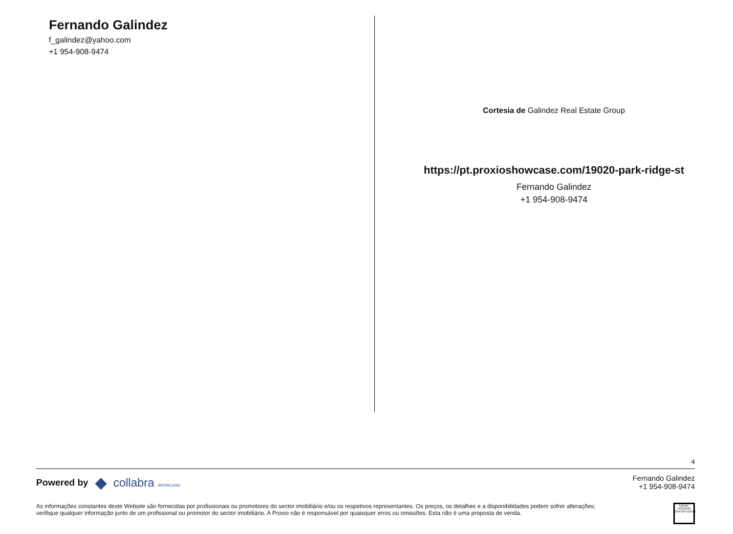Fernando Galindez
f_galindez@yahoo.com
+1 954-908-9474
Cortesia de Galindez Real Estate Group
https://pt.proxioshowcase.com/19020-park-ridge-st
Fernando Galindez
+1 954-908-9474
4
Powered by ◆ collabra SHOWCASE
Fernando Galindez
+1 954-908-9474
As informações constantes deste Website são fornecidas por profissionais ou promotores do sector imobiliário e/ou os respetivos representantes. Os preços, os detalhes e a disponibilidades podem sofrer alterações;
verifique qualquer informação junto de um profissional ou promotor do sector imobiliário. A Proxio não é responsável por quaisquer erros ou omissões. Esta não é uma proposta de venda.
EQUAL HOUSING OPPORTUNITY